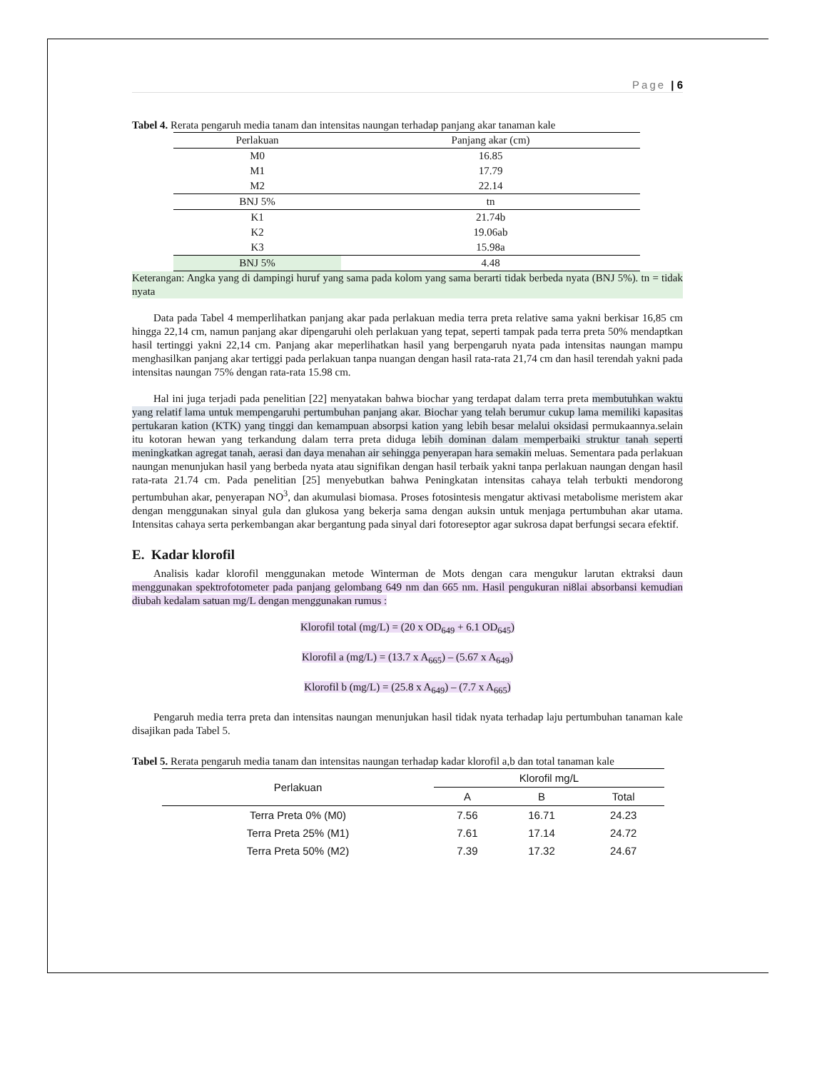Page | 6
Tabel 4. Rerata pengaruh media tanam dan intensitas naungan terhadap panjang akar tanaman kale
| Perlakuan | Panjang akar (cm) |
| --- | --- |
| M0 | 16.85 |
| M1 | 17.79 |
| M2 | 22.14 |
| BNJ 5% | tn |
| K1 | 21.74b |
| K2 | 19.06ab |
| K3 | 15.98a |
| BNJ 5% | 4.48 |
Keterangan: Angka yang di dampingi huruf yang sama pada kolom yang sama berarti tidak berbeda nyata (BNJ 5%). tn = tidak nyata
Data pada Tabel 4 memperlihatkan panjang akar pada perlakuan media terra preta relative sama yakni berkisar 16,85 cm hingga 22,14 cm, namun panjang akar dipengaruhi oleh perlakuan yang tepat, seperti tampak pada terra preta 50% mendaptkan hasil tertinggi yakni 22,14 cm. Panjang akar meperlihatkan hasil yang berpengaruh nyata pada intensitas naungan mampu menghasilkan panjang akar tertiggi pada perlakuan tanpa nuangan dengan hasil rata-rata 21,74 cm dan hasil terendah yakni pada intensitas naungan 75% dengan rata-rata 15.98 cm.
Hal ini juga terjadi pada penelitian [22] menyatakan bahwa biochar yang terdapat dalam terra preta membutuhkan waktu yang relatif lama untuk mempengaruhi pertumbuhan panjang akar. Biochar yang telah berumur cukup lama memiliki kapasitas pertukaran kation (KTK) yang tinggi dan kemampuan absorpsi kation yang lebih besar melalui oksidasi permukaannya.selain itu kotoran hewan yang terkandung dalam terra preta diduga lebih dominan dalam memperbaiki struktur tanah seperti meningkatkan agregat tanah, aerasi dan daya menahan air sehingga penyerapan hara semakin meluas. Sementara pada perlakuan naungan menunjukan hasil yang berbeda nyata atau signifikan dengan hasil terbaik yakni tanpa perlakuan naungan dengan hasil rata-rata 21.74 cm. Pada penelitian [25] menyebutkan bahwa Peningkatan intensitas cahaya telah terbukti mendorong pertumbuhan akar, penyerapan NO<sup>3</sup>, dan akumulasi biomasa. Proses fotosintesis mengatur aktivasi metabolisme meristem akar dengan menggunakan sinyal gula dan glukosa yang bekerja sama dengan auksin untuk menjaga pertumbuhan akar utama. Intensitas cahaya serta perkembangan akar bergantung pada sinyal dari fotoreseptor agar sukrosa dapat berfungsi secara efektif.
E. Kadar klorofil
Analisis kadar klorofil menggunakan metode Winterman de Mots dengan cara mengukur larutan ektraksi daun menggunakan spektrofotometer pada panjang gelombang 649 nm dan 665 nm. Hasil pengukuran ni8lai absorbansi kemudian diubah kedalam satuan mg/L dengan menggunakan rumus :
Klorofil total (mg/L) = (20 x OD<sub>649</sub> + 6.1 OD<sub>645</sub>)
Klorofil a (mg/L) = (13.7 x A<sub>665</sub>) – (5.67 x A<sub>649</sub>)
Klorofil b (mg/L) = (25.8 x A<sub>649</sub>) – (7.7 x A<sub>665</sub>)
Pengaruh media terra preta dan intensitas naungan menunjukan hasil tidak nyata terhadap laju pertumbuhan tanaman kale disajikan pada Tabel 5.
Tabel 5. Rerata pengaruh media tanam dan intensitas naungan terhadap kadar klorofil a,b dan total tanaman kale
| Perlakuan | Klorofil mg/L | | |
| --- | --- | --- | --- |
| | A | B | Total |
| Terra Preta 0% (M0) | 7.56 | 16.71 | 24.23 |
| Terra Preta 25% (M1) | 7.61 | 17.14 | 24.72 |
| Terra Preta 50% (M2) | 7.39 | 17.32 | 24.67 |